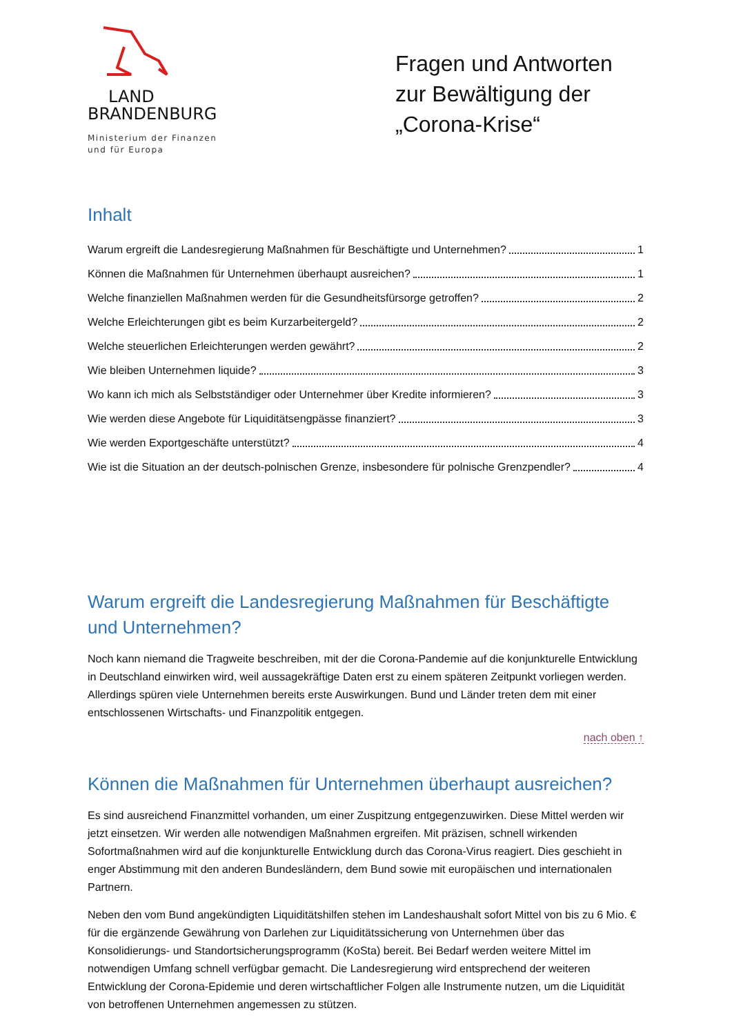LAND
BRANDENBURG
Ministerium der Finanzen
und für Europa
Fragen und Antworten zur Bewältigung der „Corona-Krise“
Inhalt
Warum ergreift die Landesregierung Maßnahmen für Beschäftigte und Unternehmen? 1
Können die Maßnahmen für Unternehmen überhaupt ausreichen? 1
Welche finanziellen Maßnahmen werden für die Gesundheitsfürsorge getroffen? 2
Welche Erleichterungen gibt es beim Kurzarbeitergeld? 2
Welche steuerlichen Erleichterungen werden gewährt? 2
Wie bleiben Unternehmen liquide? 3
Wo kann ich mich als Selbstständiger oder Unternehmer über Kredite informieren? 3
Wie werden diese Angebote für Liquiditätsengpässe finanziert? 3
Wie werden Exportgeschäfte unterstützt? 4
Wie ist die Situation an der deutsch-polnischen Grenze, insbesondere für polnische Grenzpendler? 4
Warum ergreift die Landesregierung Maßnahmen für Beschäftigte und Unternehmen?
Noch kann niemand die Tragweite beschreiben, mit der die Corona-Pandemie auf die konjunkturelle Entwicklung in Deutschland einwirken wird, weil aussagekräftige Daten erst zu einem späteren Zeitpunkt vorliegen werden. Allerdings spüren viele Unternehmen bereits erste Auswirkungen. Bund und Länder treten dem mit einer entschlossenen Wirtschafts- und Finanzpolitik entgegen.
nach oben ↑
Können die Maßnahmen für Unternehmen überhaupt ausreichen?
Es sind ausreichend Finanzmittel vorhanden, um einer Zuspitzung entgegenzuwirken. Diese Mittel werden wir jetzt einsetzen. Wir werden alle notwendigen Maßnahmen ergreifen. Mit präzisen, schnell wirkenden Sofortmaßnahmen wird auf die konjunkturelle Entwicklung durch das Corona-Virus reagiert. Dies geschieht in enger Abstimmung mit den anderen Bundesländern, dem Bund sowie mit europäischen und internationalen Partnern.
Neben den vom Bund angekündigten Liquiditätshilfen stehen im Landeshaushalt sofort Mittel von bis zu 6 Mio. € für die ergänzende Gewährung von Darlehen zur Liquiditätssicherung von Unternehmen über das Konsolidierungs- und Standortsicherungsprogramm (KoSta) bereit. Bei Bedarf werden weitere Mittel im notwendigen Umfang schnell verfügbar gemacht. Die Landesregierung wird entsprechend der weiteren Entwicklung der Corona-Epidemie und deren wirtschaftlicher Folgen alle Instrumente nutzen, um die Liquidität von betroffenen Unternehmen angemessen zu stützen.